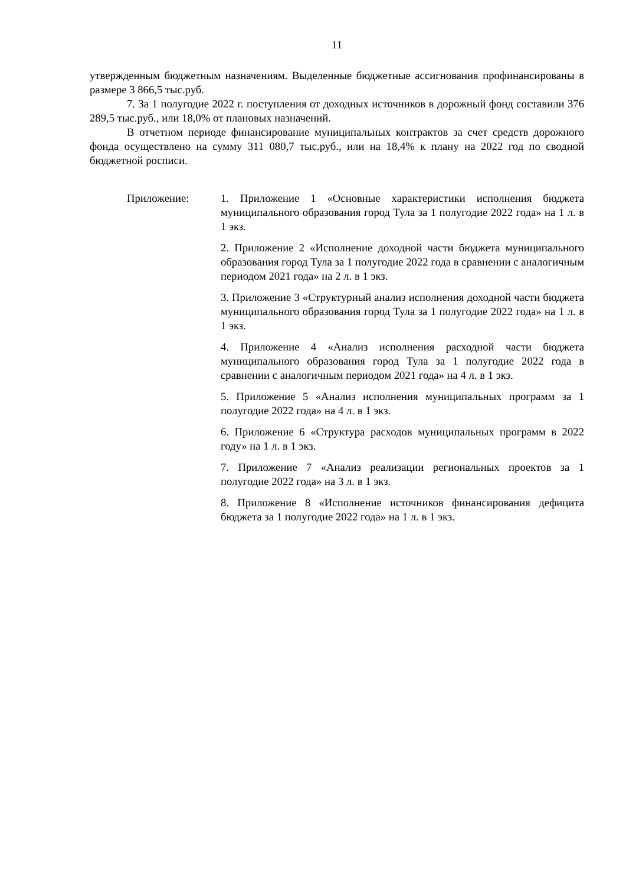11
утвержденным бюджетным назначениям. Выделенные бюджетные ассигнования профинансированы в размере 3 866,5 тыс.руб.
7. За 1 полугодие 2022 г. поступления от доходных источников в дорожный фонд составили 376 289,5 тыс.руб., или 18,0% от плановых назначений.
В отчетном периоде финансирование муниципальных контрактов за счет средств дорожного фонда осуществлено на сумму 311 080,7 тыс.руб., или на 18,4% к плану на 2022 год по сводной бюджетной росписи.
Приложение: 1. Приложение 1 «Основные характеристики исполнения бюджета муниципального образования город Тула за 1 полугодие 2022 года» на 1 л. в 1 экз.
2. Приложение 2 «Исполнение доходной части бюджета муниципального образования город Тула за 1 полугодие 2022 года в сравнении с аналогичным периодом 2021 года» на 2 л. в 1 экз.
3. Приложение 3 «Структурный анализ исполнения доходной части бюджета муниципального образования город Тула за 1 полугодие 2022 года» на 1 л. в 1 экз.
4. Приложение 4 «Анализ исполнения расходной части бюджета муниципального образования город Тула за 1 полугодие 2022 года в сравнении с аналогичным периодом 2021 года» на 4 л. в 1 экз.
5. Приложение 5 «Анализ исполнения муниципальных программ за 1 полугодие 2022 года» на 4 л. в 1 экз.
6. Приложение 6 «Структура расходов муниципальных программ в 2022 году» на 1 л. в 1 экз.
7. Приложение 7 «Анализ реализации региональных проектов за 1 полугодие 2022 года» на 3 л. в 1 экз.
8. Приложение 8 «Исполнение источников финансирования дефицита бюджета за 1 полугодие 2022 года» на 1 л. в 1 экз.